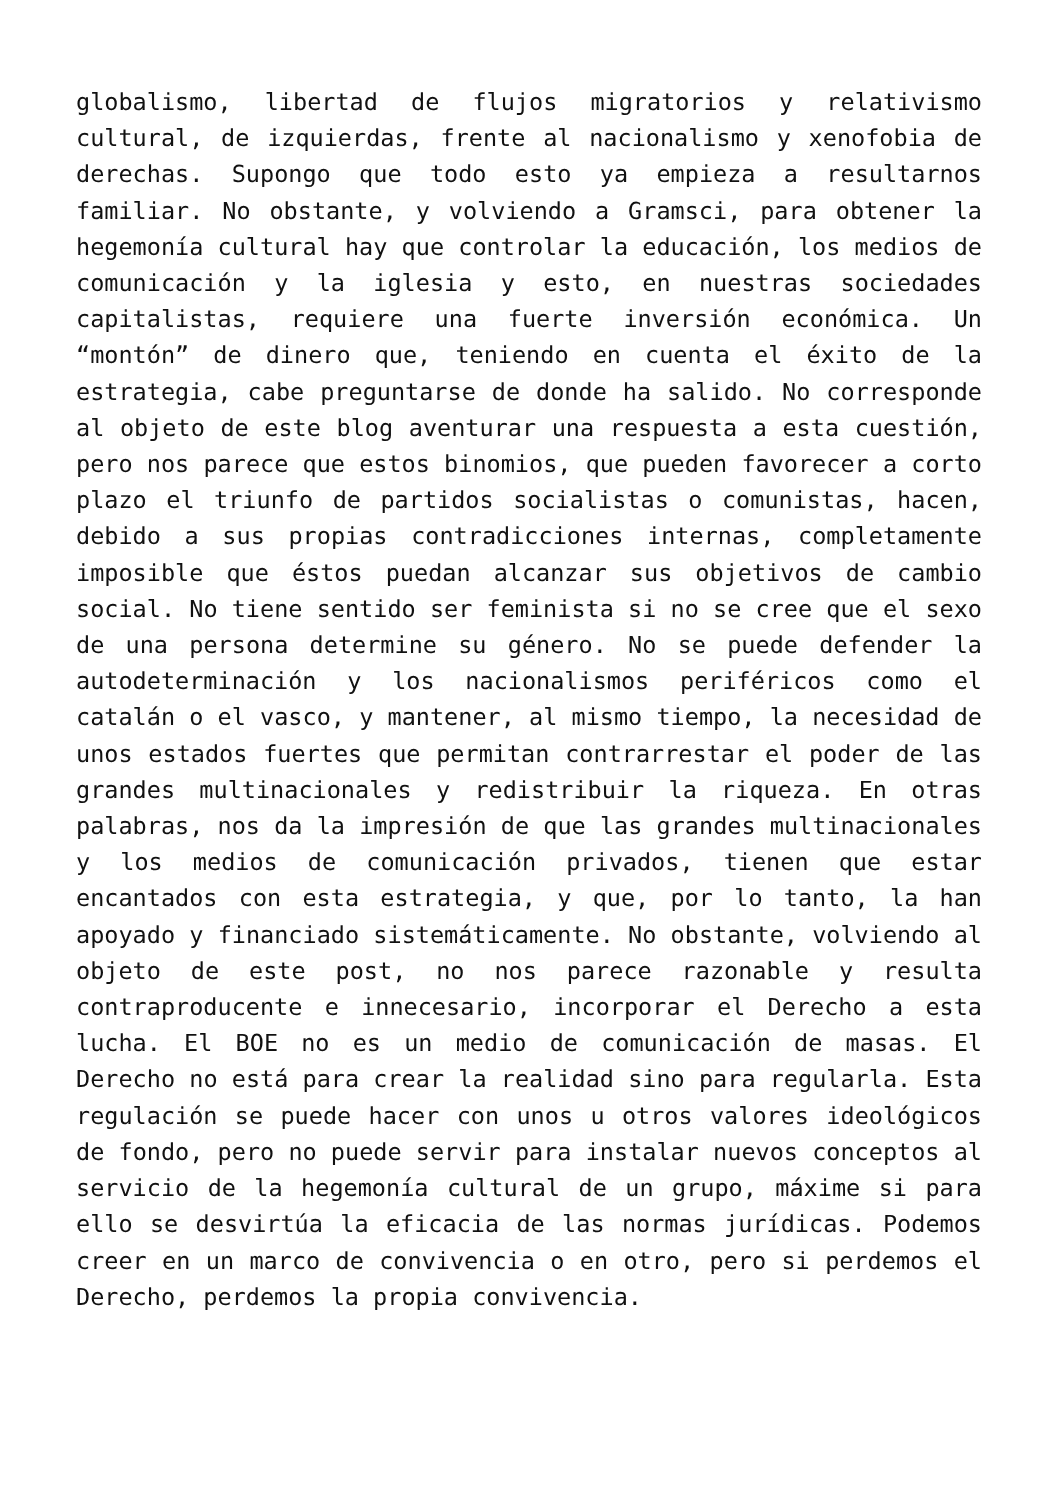globalismo, libertad de flujos migratorios y relativismo cultural, de izquierdas, frente al nacionalismo y xenofobia de derechas. Supongo que todo esto ya empieza a resultarnos familiar. No obstante, y volviendo a Gramsci, para obtener la hegemonía cultural hay que controlar la educación, los medios de comunicación y la iglesia y esto, en nuestras sociedades capitalistas, requiere una fuerte inversión económica. Un “montón” de dinero que, teniendo en cuenta el éxito de la estrategia, cabe preguntarse de donde ha salido. No corresponde al objeto de este blog aventurar una respuesta a esta cuestión, pero nos parece que estos binomios, que pueden favorecer a corto plazo el triunfo de partidos socialistas o comunistas, hacen, debido a sus propias contradicciones internas, completamente imposible que éstos puedan alcanzar sus objetivos de cambio social. No tiene sentido ser feminista si no se cree que el sexo de una persona determine su género. No se puede defender la autodeterminación y los nacionalismos periféricos como el catalán o el vasco, y mantener, al mismo tiempo, la necesidad de unos estados fuertes que permitan contrarrestar el poder de las grandes multinacionales y redistribuir la riqueza. En otras palabras, nos da la impresión de que las grandes multinacionales y los medios de comunicación privados, tienen que estar encantados con esta estrategia, y que, por lo tanto, la han apoyado y financiado sistemáticamente. No obstante, volviendo al objeto de este post, no nos parece razonable y resulta contraproducente e innecesario, incorporar el Derecho a esta lucha. El BOE no es un medio de comunicación de masas. El Derecho no está para crear la realidad sino para regularla. Esta regulación se puede hacer con unos u otros valores ideológicos de fondo, pero no puede servir para instalar nuevos conceptos al servicio de la hegemonía cultural de un grupo, máxime si para ello se desvirtúa la eficacia de las normas jurídicas. Podemos creer en un marco de convivencia o en otro, pero si perdemos el Derecho, perdemos la propia convivencia.